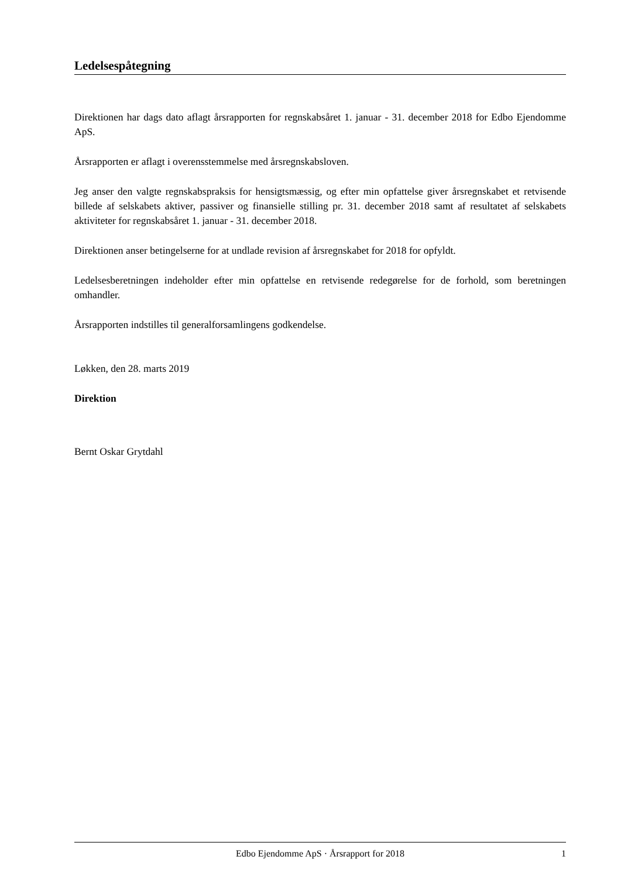Ledelsespåtegning
Direktionen har dags dato aflagt årsrapporten for regnskabsåret 1. januar - 31. december 2018 for Edbo Ejendomme ApS.
Årsrapporten er aflagt i overensstemmelse med årsregnskabsloven.
Jeg anser den valgte regnskabspraksis for hensigtsmæssig, og efter min opfattelse giver årsregnskabet et retvisende billede af selskabets aktiver, passiver og finansielle stilling pr. 31. december 2018 samt af resultatet af selskabets aktiviteter for regnskabsåret 1. januar - 31. december 2018.
Direktionen anser betingelserne for at undlade revision af årsregnskabet for 2018 for opfyldt.
Ledelsesberetningen indeholder efter min opfattelse en retvisende redegørelse for de forhold, som beretningen omhandler.
Årsrapporten indstilles til generalforsamlingens godkendelse.
Løkken, den 28. marts 2019
Direktion
Bernt Oskar Grytdahl
Edbo Ejendomme ApS · Årsrapport for 2018 1